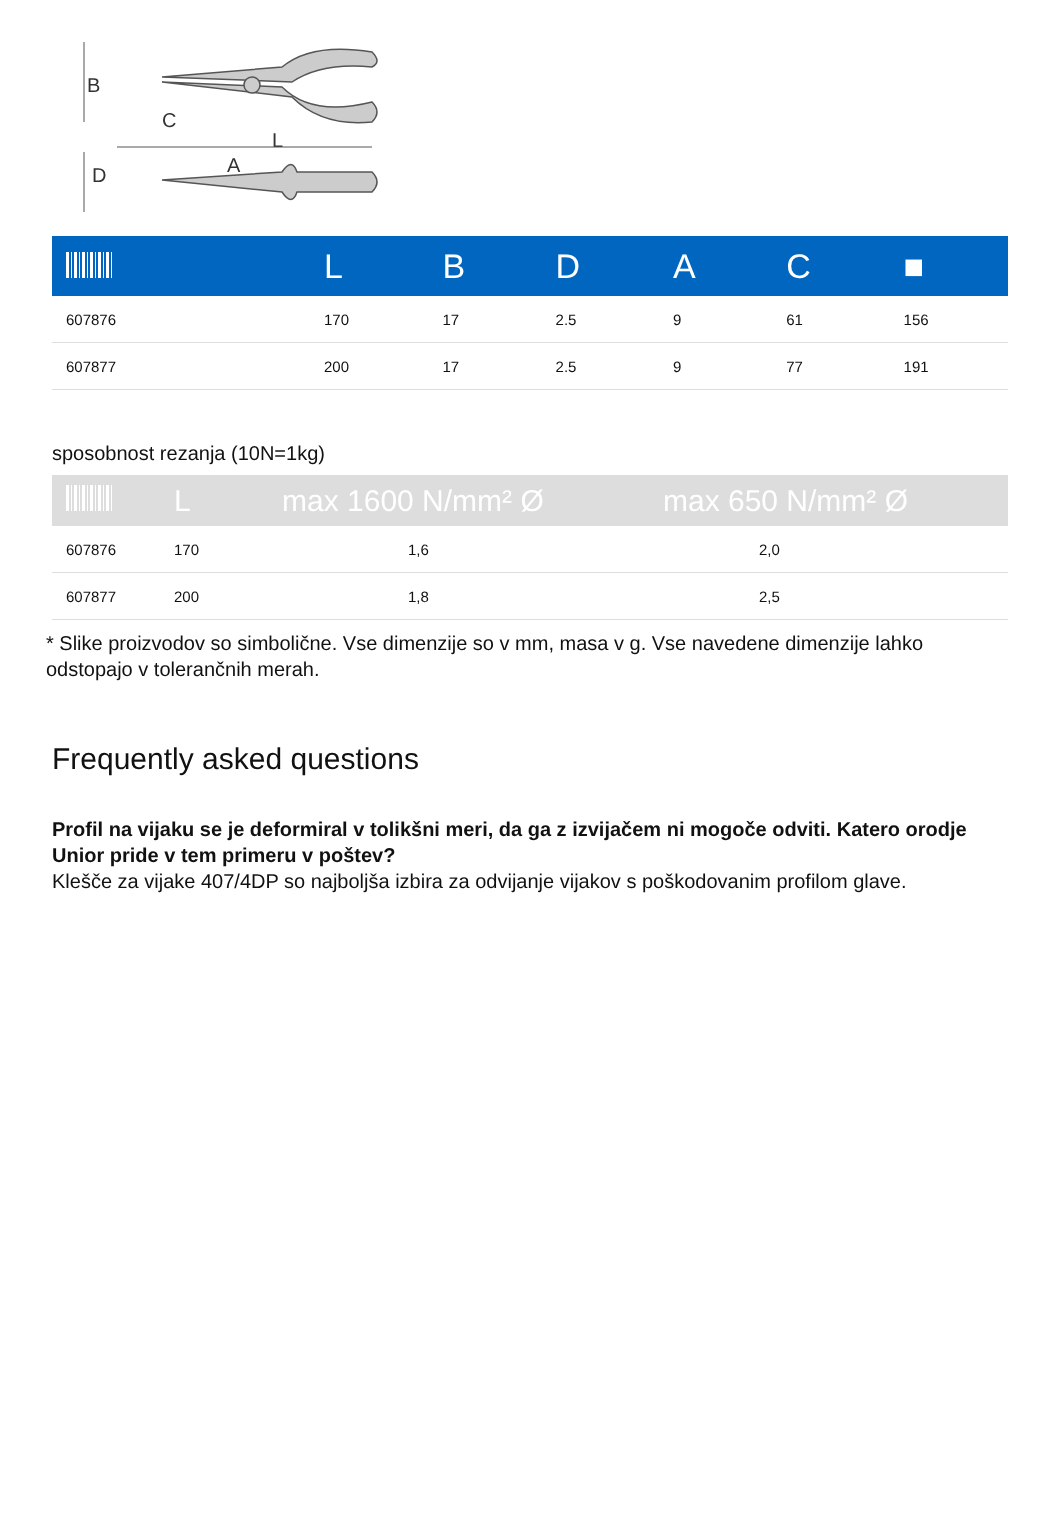B
C
L
D
A
| | L | B | D | A | C | ■ |
| --- | --- | --- | --- | --- | --- | --- |
| 607876 | 170 | 17 | 2.5 | 9 | 61 | 156 |
| 607877 | 200 | 17 | 2.5 | 9 | 77 | 191 |
sposobnost rezanja (10N=1kg)
| | L | max 1600 N/mm² Ø | max 650 N/mm² Ø |
| --- | --- | --- | --- |
| 607876 | 170 | 1,6 | 2,0 |
| 607877 | 200 | 1,8 | 2,5 |
* Slike proizvodov so simbolične. Vse dimenzije so v mm, masa v g. Vse navedene dimenzije lahko odstopajo v tolerančnih merah.
Frequently asked questions
Profil na vijaku se je deformiral v tolikšni meri, da ga z izvijačem ni mogoče odviti. Katero orodje Unior pride v tem primeru v poštev?
Klešče za vijake 407/4DP so najboljša izbira za odvijanje vijakov s poškodovanim profilom glave.